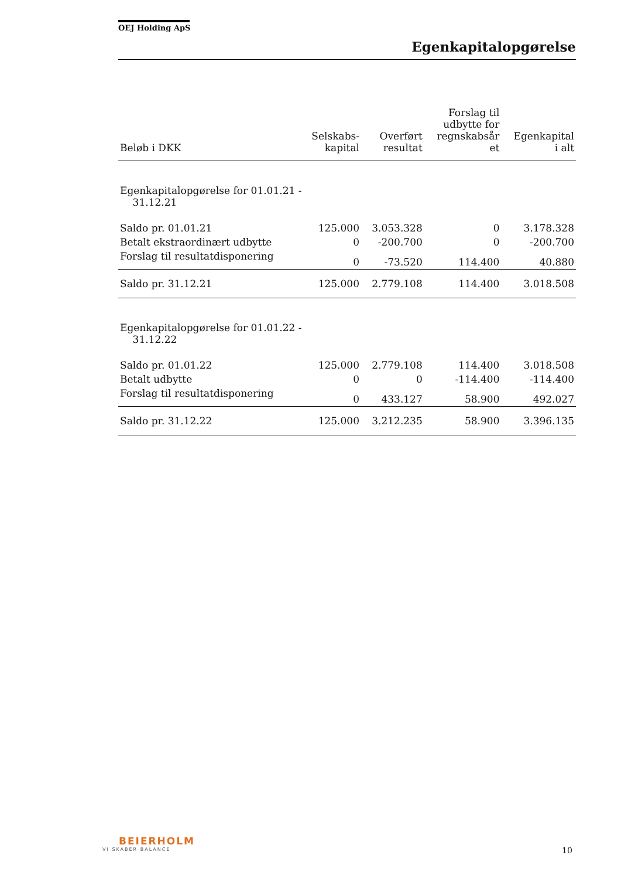OEJ Holding ApS
Egenkapitalopgørelse
| Beløb i DKK | Selskabs- kapital | Overført resultat | Forslag til udbytte for regnskabsår et | Egenkapital i alt |
| --- | --- | --- | --- | --- |
| Egenkapitalopgørelse for 01.01.21 - 31.12.21 | | | | |
| Saldo pr. 01.01.21 | 125.000 | 3.053.328 | 0 | 3.178.328 |
| Betalt ekstraordinært udbytte | 0 | -200.700 | 0 | -200.700 |
| Forslag til resultatdisponering | 0 | -73.520 | 114.400 | 40.880 |
| Saldo pr. 31.12.21 | 125.000 | 2.779.108 | 114.400 | 3.018.508 |
| Egenkapitalopgørelse for 01.01.22 - 31.12.22 | | | | |
| Saldo pr. 01.01.22 | 125.000 | 2.779.108 | 114.400 | 3.018.508 |
| Betalt udbytte | 0 | 0 | -114.400 | -114.400 |
| Forslag til resultatdisponering | 0 | 433.127 | 58.900 | 492.027 |
| Saldo pr. 31.12.22 | 125.000 | 3.212.235 | 58.900 | 3.396.135 |
BEIERHOLM
VI SKABER BALANCE
10